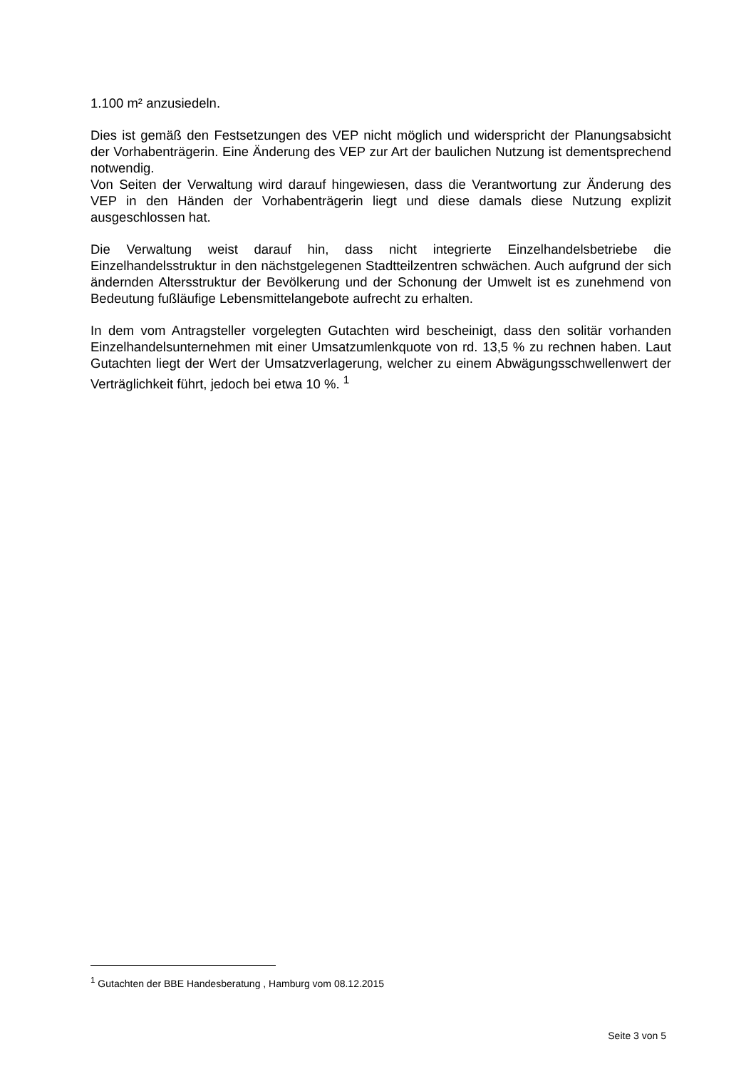1.100 m² anzusiedeln.
Dies ist gemäß den Festsetzungen des VEP nicht möglich und widerspricht der Planungsabsicht der Vorhabenträgerin. Eine Änderung des VEP zur Art der baulichen Nutzung ist dementsprechend notwendig.
Von Seiten der Verwaltung wird darauf hingewiesen, dass die Verantwortung zur Änderung des VEP in den Händen der Vorhabenträgerin liegt und diese damals diese Nutzung explizit ausgeschlossen hat.
Die Verwaltung weist darauf hin, dass nicht integrierte Einzelhandelsbetriebe die Einzelhandelsstruktur in den nächstgelegenen Stadtteilzentren schwächen. Auch aufgrund der sich ändernden Altersstruktur der Bevölkerung und der Schonung der Umwelt ist es zunehmend von Bedeutung fußläufige Lebensmittelangebote aufrecht zu erhalten.
In dem vom Antragsteller vorgelegten Gutachten wird bescheinigt, dass den solitär vorhanden Einzelhandelsunternehmen mit einer Umsatzumlenkquote von rd. 13,5 % zu rechnen haben. Laut Gutachten liegt der Wert der Umsatzverlagerung, welcher zu einem Abwägungsschwellenwert der Verträglichkeit führt, jedoch bei etwa 10 %. <sup>1</sup>
<sup>1</sup> Gutachten der BBE Handesberatung , Hamburg vom 08.12.2015
Seite 3 von 5